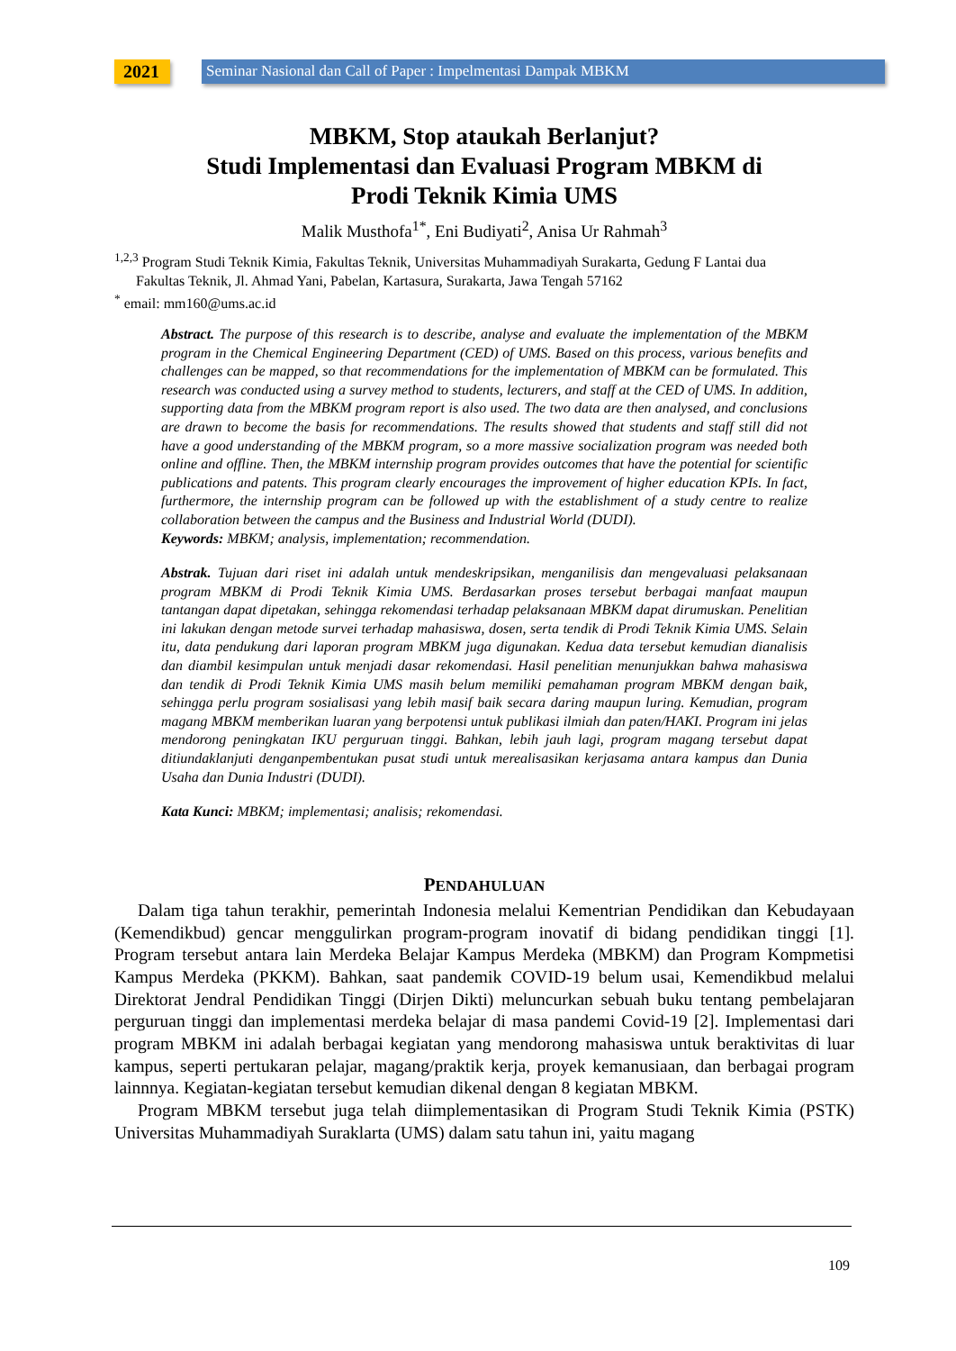2021
Seminar Nasional dan Call of Paper : Impelmentasi Dampak MBKM
MBKM, Stop ataukah Berlanjut?
Studi Implementasi dan Evaluasi Program MBKM di
Prodi Teknik Kimia UMS
Malik Musthofa<sup>1*</sup>, Eni Budiyati<sup>2</sup>, Anisa Ur Rahmah<sup>3</sup>
<sup>1,2,3</sup> Program Studi Teknik Kimia, Fakultas Teknik, Universitas Muhammadiyah Surakarta, Gedung F Lantai dua
Fakultas Teknik, Jl. Ahmad Yani, Pabelan, Kartasura, Surakarta, Jawa Tengah 57162
<sup>*</sup> email: mm160@ums.ac.id
Abstract. The purpose of this research is to describe, analyse and evaluate the implementation of the MBKM program in the Chemical Engineering Department (CED) of UMS. Based on this process, various benefits and challenges can be mapped, so that recommendations for the implementation of MBKM can be formulated. This research was conducted using a survey method to students, lecturers, and staff at the CED of UMS. In addition, supporting data from the MBKM program report is also used. The two data are then analysed, and conclusions are drawn to become the basis for recommendations. The results showed that students and staff still did not have a good understanding of the MBKM program, so a more massive socialization program was needed both online and offline. Then, the MBKM internship program provides outcomes that have the potential for scientific publications and patents. This program clearly encourages the improvement of higher education KPIs. In fact, furthermore, the internship program can be followed up with the establishment of a study centre to realize collaboration between the campus and the Business and Industrial World (DUDI).
Keywords: MBKM; analysis, implementation; recommendation.
Abstrak. Tujuan dari riset ini adalah untuk mendeskripsikan, menganilisis dan mengevaluasi pelaksanaan program MBKM di Prodi Teknik Kimia UMS. Berdasarkan proses tersebut berbagai manfaat maupun tantangan dapat dipetakan, sehingga rekomendasi terhadap pelaksanaan MBKM dapat dirumuskan. Penelitian ini lakukan dengan metode survei terhadap mahasiswa, dosen, serta tendik di Prodi Teknik Kimia UMS. Selain itu, data pendukung dari laporan program MBKM juga digunakan. Kedua data tersebut kemudian dianalisis dan diambil kesimpulan untuk menjadi dasar rekomendasi. Hasil penelitian menunjukkan bahwa mahasiswa dan tendik di Prodi Teknik Kimia UMS masih belum memiliki pemahaman program MBKM dengan baik, sehingga perlu program sosialisasi yang lebih masif baik secara daring maupun luring. Kemudian, program magang MBKM memberikan luaran yang berpotensi untuk publikasi ilmiah dan paten/HAKI. Program ini jelas mendorong peningkatan IKU perguruan tinggi. Bahkan, lebih jauh lagi, program magang tersebut dapat ditiundaklanjuti denganpembentukan pusat studi untuk merealisasikan kerjasama antara kampus dan Dunia Usaha dan Dunia Industri (DUDI).
Kata Kunci: MBKM; implementasi; analisis; rekomendasi.
PENDAHULUAN
Dalam tiga tahun terakhir, pemerintah Indonesia melalui Kementrian Pendidikan dan Kebudayaan (Kemendikbud) gencar menggulirkan program-program inovatif di bidang pendidikan tinggi [1]. Program tersebut antara lain Merdeka Belajar Kampus Merdeka (MBKM) dan Program Kompmetisi Kampus Merdeka (PKKM). Bahkan, saat pandemik COVID-19 belum usai, Kemendikbud melalui Direktorat Jendral Pendidikan Tinggi (Dirjen Dikti) meluncurkan sebuah buku tentang pembelajaran perguruan tinggi dan implementasi merdeka belajar di masa pandemi Covid-19 [2]. Implementasi dari program MBKM ini adalah berbagai kegiatan yang mendorong mahasiswa untuk beraktivitas di luar kampus, seperti pertukaran pelajar, magang/praktik kerja, proyek kemanusiaan, dan berbagai program lainnnya. Kegiatan-kegiatan tersebut kemudian dikenal dengan 8 kegiatan MBKM.
Program MBKM tersebut juga telah diimplementasikan di Program Studi Teknik Kimia (PSTK) Universitas Muhammadiyah Suraklarta (UMS) dalam satu tahun ini, yaitu magang
109